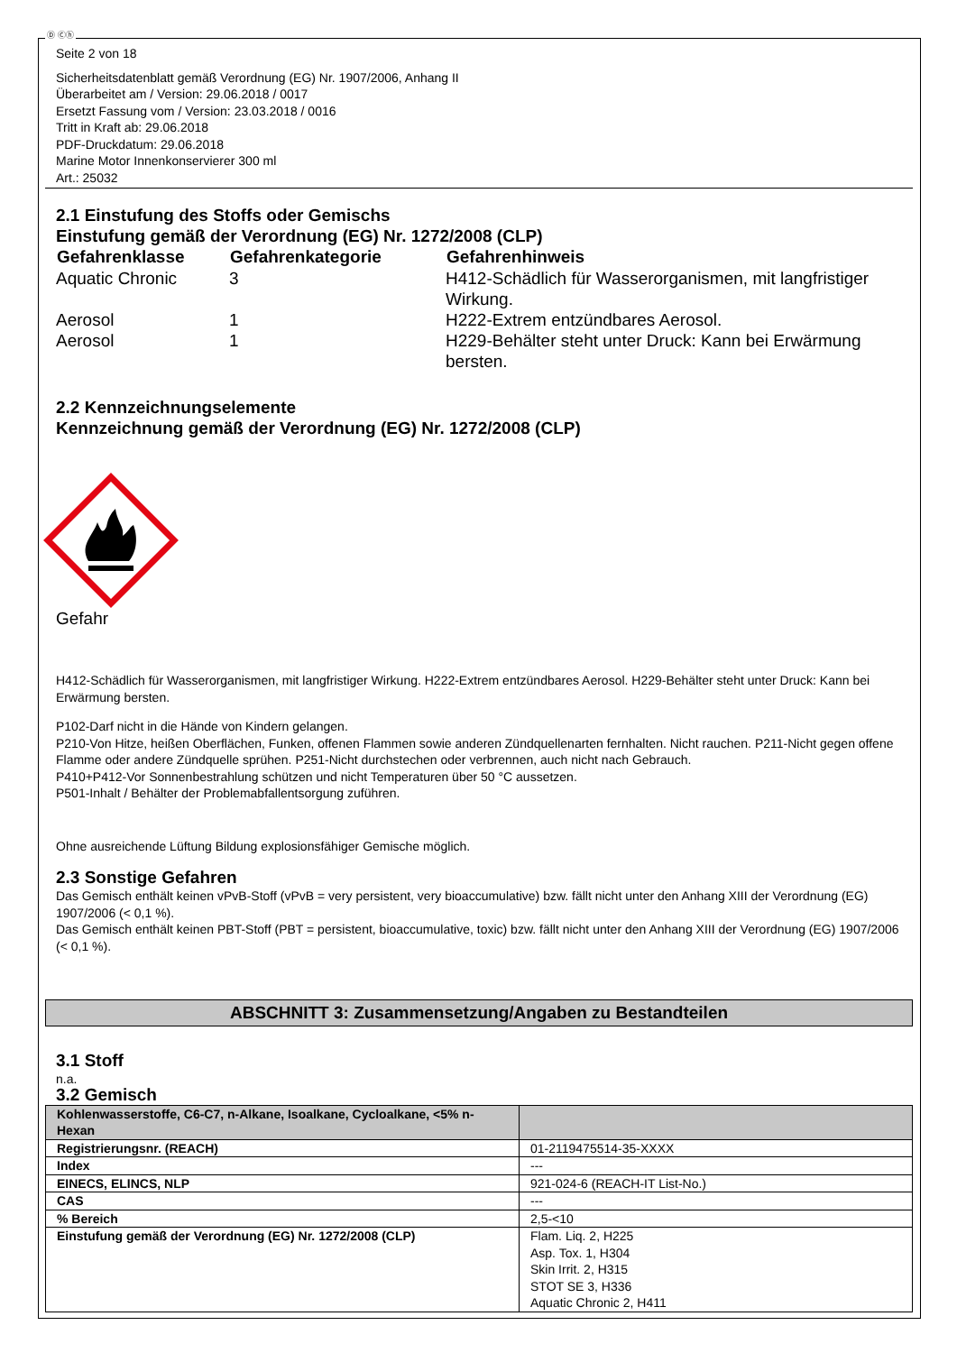Ⓓ Ⓒⓗ
Seite 2 von 18
Sicherheitsdatenblatt gemäß Verordnung (EG) Nr. 1907/2006, Anhang II
Überarbeitet am / Version: 29.06.2018 / 0017
Ersetzt Fassung vom / Version: 23.03.2018 / 0016
Tritt in Kraft ab: 29.06.2018
PDF-Druckdatum: 29.06.2018
Marine Motor Innenkonservierer 300 ml
Art.: 25032
2.1 Einstufung des Stoffs oder Gemischs
Einstufung gemäß der Verordnung (EG) Nr. 1272/2008 (CLP)
| Gefahrenklasse | Gefahrenkategorie | Gefahrenhinweis |
| --- | --- | --- |
| Aquatic Chronic | 3 | H412-Schädlich für Wasserorganismen, mit langfristiger Wirkung. |
| Aerosol | 1 | H222-Extrem entzündbares Aerosol. |
| Aerosol | 1 | H229-Behälter steht unter Druck: Kann bei Erwärmung bersten. |
2.2 Kennzeichnungselemente
Kennzeichnung gemäß der Verordnung (EG) Nr. 1272/2008 (CLP)
Gefahr
H412-Schädlich für Wasserorganismen, mit langfristiger Wirkung. H222-Extrem entzündbares Aerosol. H229-Behälter steht unter Druck: Kann bei Erwärmung bersten.
P102-Darf nicht in die Hände von Kindern gelangen.
P210-Von Hitze, heißen Oberflächen, Funken, offenen Flammen sowie anderen Zündquellenarten fernhalten. Nicht rauchen. P211-Nicht gegen offene Flamme oder andere Zündquelle sprühen. P251-Nicht durchstechen oder verbrennen, auch nicht nach Gebrauch.
P410+P412-Vor Sonnenbestrahlung schützen und nicht Temperaturen über 50 °C aussetzen.
P501-Inhalt / Behälter der Problemabfallentsorgung zuführen.
Ohne ausreichende Lüftung Bildung explosionsfähiger Gemische möglich.
2.3 Sonstige Gefahren
Das Gemisch enthält keinen vPvB-Stoff (vPvB = very persistent, very bioaccumulative) bzw. fällt nicht unter den Anhang XIII der Verordnung (EG) 1907/2006 (< 0,1 %).
Das Gemisch enthält keinen PBT-Stoff (PBT = persistent, bioaccumulative, toxic) bzw. fällt nicht unter den Anhang XIII der Verordnung (EG) 1907/2006 (< 0,1 %).
ABSCHNITT 3: Zusammensetzung/Angaben zu Bestandteilen
3.1 Stoff
n.a.
3.2 Gemisch
| Kohlenwasserstoffe, C6-C7, n-Alkane, Isoalkane, Cycloalkane, <5% n-Hexan | |
| Registrierungsnr. (REACH) | 01-2119475514-35-XXXX |
| Index | --- |
| EINECS, ELINCS, NLP | 921-024-6 (REACH-IT List-No.) |
| CAS | --- |
| % Bereich | 2,5-<10 |
| Einstufung gemäß der Verordnung (EG) Nr. 1272/2008 (CLP) | Flam. Liq. 2, H225 Asp. Tox. 1, H304 Skin Irrit. 2, H315 STOT SE 3, H336 Aquatic Chronic 2, H411 |